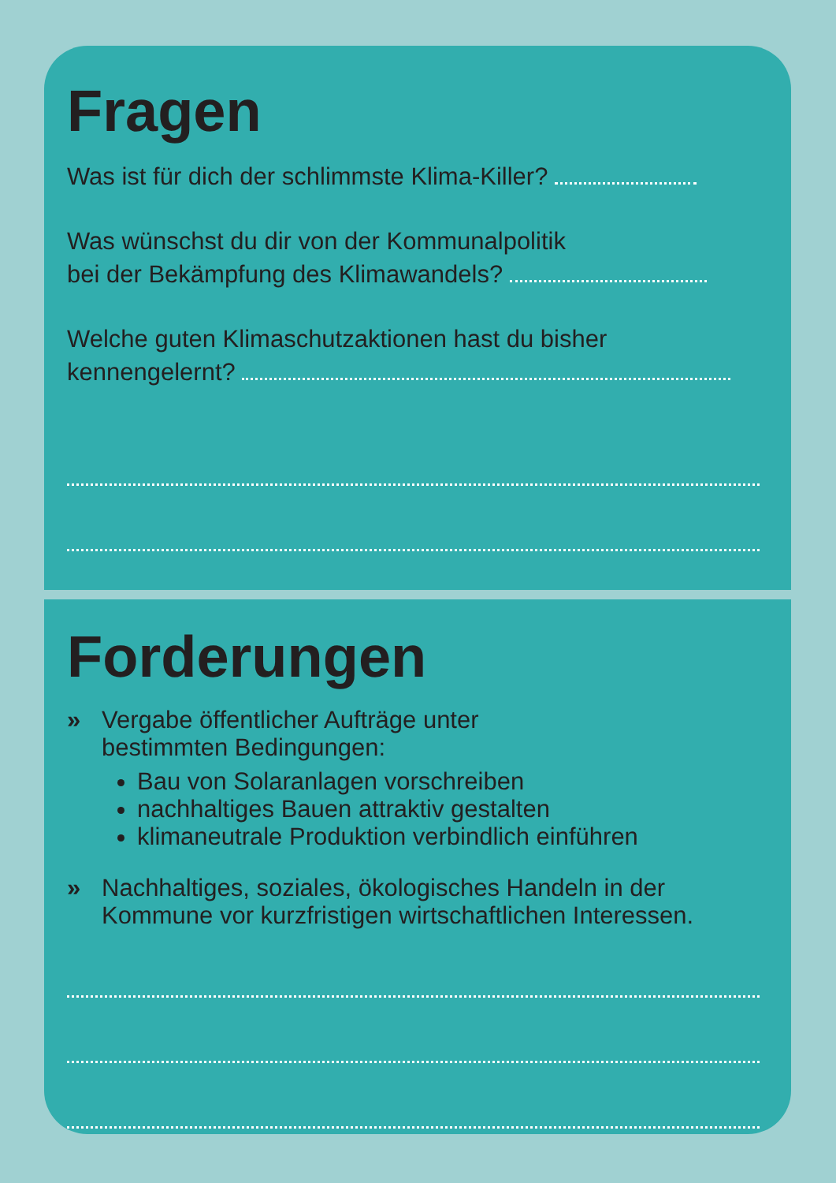Fragen
Was ist für dich der schlimmste Klima-Killer?
Was wünschst du dir von der Kommunalpolitik
bei der Bekämpfung des Klimawandels?
Welche guten Klimaschutzaktionen hast du bisher
kennengelernt?
Forderungen
» Vergabe öffentlicher Aufträge unter
bestimmten Bedingungen:
Bau von Solaranlagen vorschreiben
nachhaltiges Bauen attraktiv gestalten
klimaneutrale Produktion verbindlich einführen
» Nachhaltiges, soziales, ökologisches Handeln in der
Kommune vor kurzfristigen wirtschaftlichen Interessen.